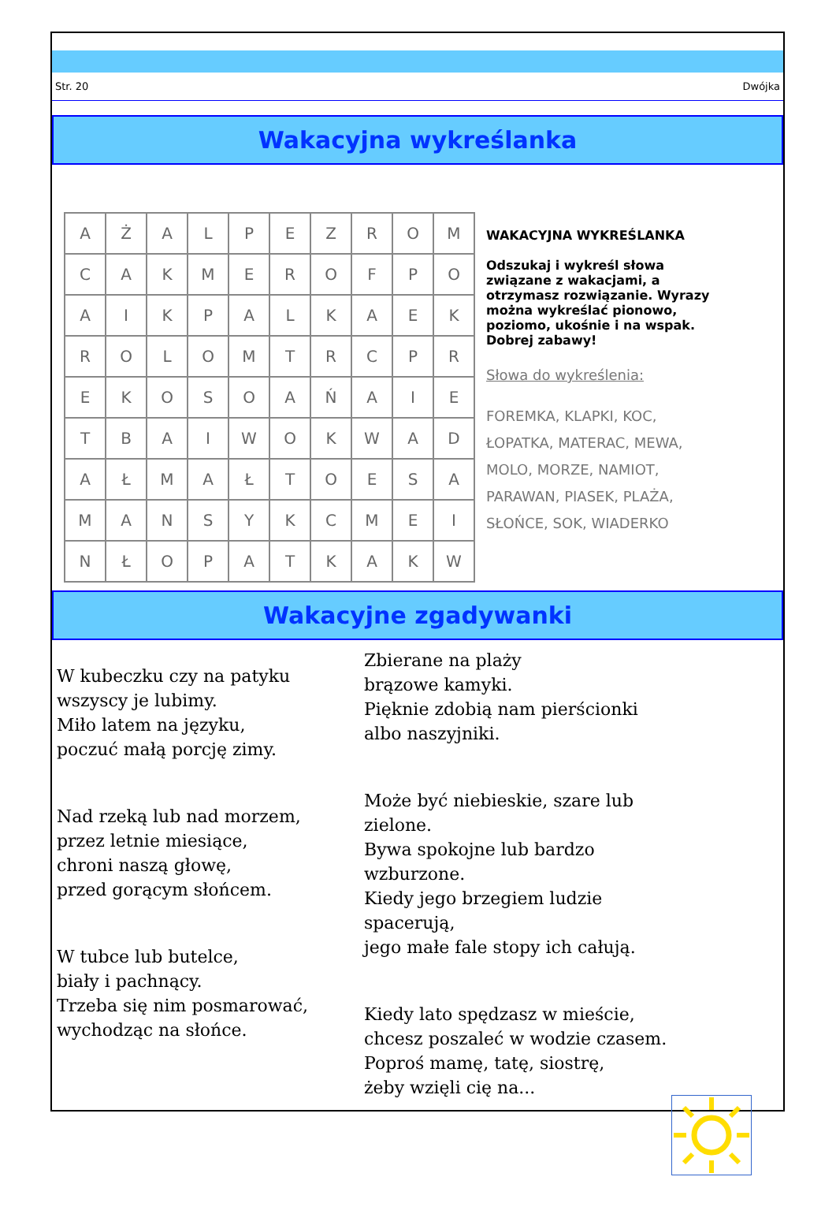Str. 20 Dwójka
Wakacyjna wykreślanka
| A | Ż | A | L | P | E | Z | R | O | M |
| C | A | K | M | E | R | O | F | P | O |
| A | I | K | P | A | L | K | A | E | K |
| R | O | L | O | M | T | R | C | P | R |
| E | K | O | S | O | A | Ń | A | I | E |
| T | B | A | I | W | O | K | W | A | D |
| A | Ł | M | A | Ł | T | O | E | S | A |
| M | A | N | S | Y | K | C | M | E | I |
| N | Ł | O | P | A | T | K | A | K | W |
WAKACYJNA WYKREŚLANKA
Odszukaj i wykreśl słowa związane z wakacjami, a otrzymasz rozwiązanie. Wyrazy można wykreślać pionowo, poziomo, ukośnie i na wspak. Dobrej zabawy!
Słowa do wykreślenia:
FOREMKA, KLAPKI, KOC, ŁOPATKA, MATERAC, MEWA, MOLO, MORZE, NAMIOT, PARAWAN, PIASEK, PLAŻA, SŁOŃCE, SOK, WIADERKO
Wakacyjne zgadywanki
W kubeczku czy na patyku
wszyscy je lubimy.
Miło latem na języku,
poczuć małą porcję zimy.
Nad rzeką lub nad morzem,
przez letnie miesiące,
chroni naszą głowę,
przed gorącym słońcem.
W tubce lub butelce,
biały i pachnący.
Trzeba się nim posmarować,
wychodząc na słońce.
Zbierane na plaży
brązowe kamyki.
Pięknie zdobią nam pierścionki
albo naszyjniki.
Może być niebieskie, szare lub zielone.
Bywa spokojne lub bardzo wzburzone.
Kiedy jego brzegiem ludzie spacerują,
jego małe fale stopy ich całują.
Kiedy lato spędzasz w mieście,
chcesz poszaleć w wodzie czasem.
Poproś mamę, tatę, siostrę,
żeby wzięli cię na...